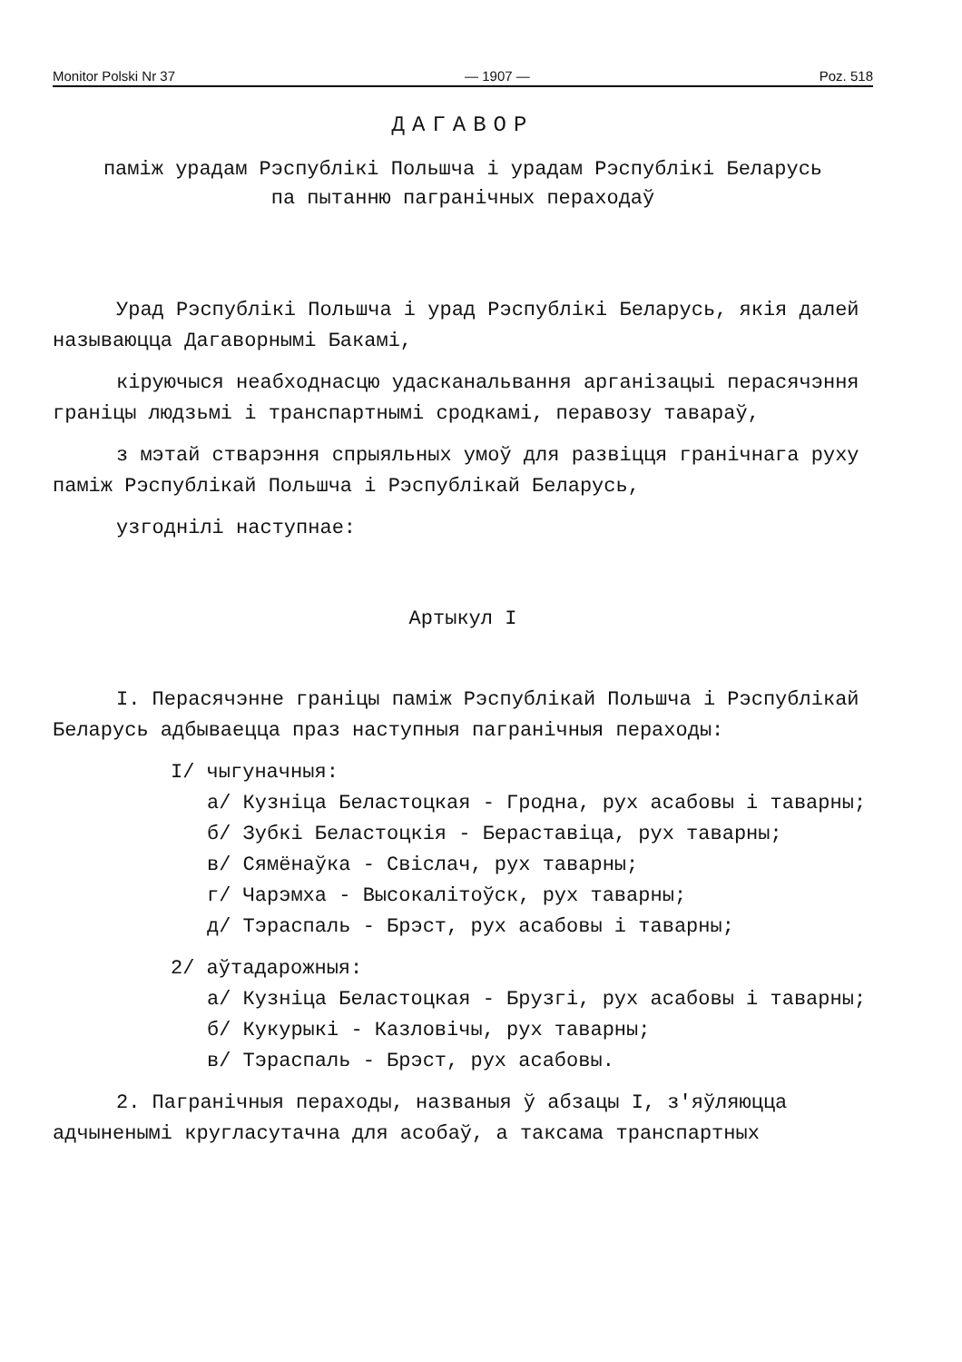Monitor Polski Nr 37 — 1907 — Poz. 518
ДАГАВОР
паміж урадам Рэспублікі Польшча і урадам Рэспублікі Беларусь
па пытанню пагранічных пераходаў
Урад Рэспублікі Польшча і урад Рэспублікі Беларусь, якія далей называюцца Дагаворнымі Бакамі,
кіруючыся неабходнасцю удасканальвання арганізацыі перасячэння граніцы людзьмі і транспартнымі сродкамі, перавозу тавараў,
з мэтай стварэння спрыяльных умоў для развіцця гранічнага руху паміж Рэспублікай Польшча і Рэспублікай Беларусь,
узгоднілі наступнае:
Артыкул I
I. Перасячэнне граніцы паміж Рэспублікай Польшча і Рэспублікай Беларусь адбываецца праз наступныя пагранічныя пераходы:
I/ чыгуначныя:
а/ Кузніца Беластоцкая - Гродна, рух асабовы і таварны;
б/ Зубкі Беластоцкія - Бераставіца, рух таварны;
в/ Сямёнаўка - Свіслач, рух таварны;
г/ Чарэмха - Высокалітоўск, рух таварны;
д/ Тэраспаль - Брэст, рух асабовы і таварны;
2/ аўтадарожныя:
а/ Кузніца Беластоцкая - Брузгі, рух асабовы і таварны;
б/ Кукурыкі - Казловічы, рух таварны;
в/ Тэраспаль - Брэст, рух асабовы.
2. Пагранічныя пераходы, названыя ў абзацы I, з'яўляюцца адчыненымі кругласутачна для асобаў, а таксама транспартных